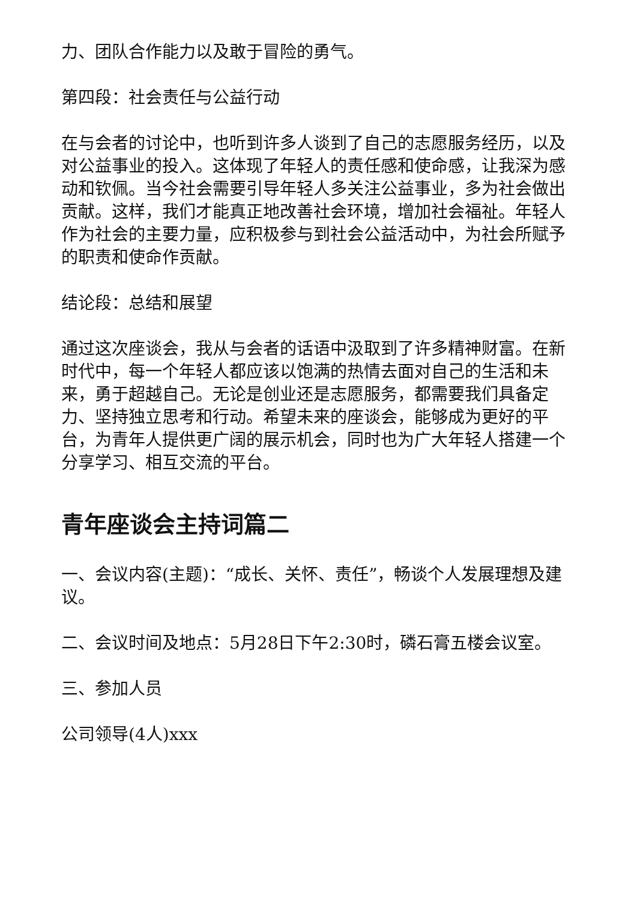力、团队合作能力以及敢于冒险的勇气。
第四段：社会责任与公益行动
在与会者的讨论中，也听到许多人谈到了自己的志愿服务经历，以及对公益事业的投入。这体现了年轻人的责任感和使命感，让我深为感动和钦佩。当今社会需要引导年轻人多关注公益事业，多为社会做出贡献。这样，我们才能真正地改善社会环境，增加社会福祉。年轻人作为社会的主要力量，应积极参与到社会公益活动中，为社会所赋予的职责和使命作贡献。
结论段：总结和展望
通过这次座谈会，我从与会者的话语中汲取到了许多精神财富。在新时代中，每一个年轻人都应该以饱满的热情去面对自己的生活和未来，勇于超越自己。无论是创业还是志愿服务，都需要我们具备定力、坚持独立思考和行动。希望未来的座谈会，能够成为更好的平台，为青年人提供更广阔的展示机会，同时也为广大年轻人搭建一个分享学习、相互交流的平台。
青年座谈会主持词篇二
一、会议内容(主题)：“成长、关怀、责任”，畅谈个人发展理想及建议。
二、会议时间及地点：5月28日下午2:30时，磷石膏五楼会议室。
三、参加人员
公司领导(4人)xxx